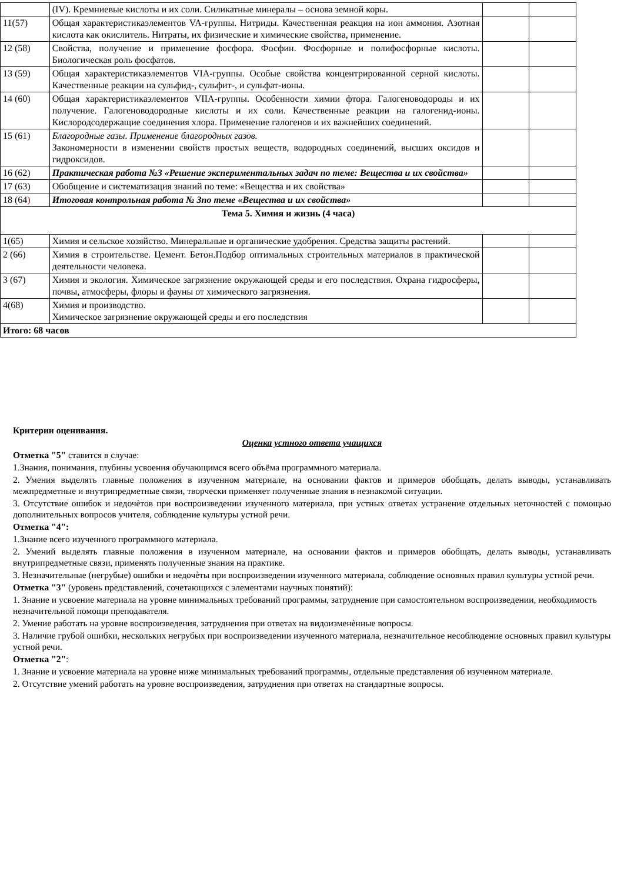| | (IV). Кремниевые кислоты и их соли. Силикатные минералы – основа земной коры. | | |
| 11(57) | Общая характеристикаэлементов VA-группы. Нитриды. Качественная реакция на ион аммония. Азотная кислота как окислитель. Нитраты, их физические и химические свойства, применение. | | |
| 12 (58) | Свойства, получение и применение фосфора. Фосфин. Фосфорные и полифосфорные кислоты. Биологическая роль фосфатов. | | |
| 13 (59) | Общая характеристикаэлементов VIA-группы. Особые свойства концентрированной серной кислоты. Качественные реакции на сульфид-, сульфит-, и сульфат-ионы. | | |
| 14 (60) | Общая характеристикаэлементов VIIA-группы. Особенности химии фтора. Галогеноводороды и их получение. Галогеноводородные кислоты и их соли. Качественные реакции на галогенид-ионы. Кислородсодержащие соединения хлора. Применение галогенов и их важнейших соединений. | | |
| 15 (61) | Благородные газы. Применение благородных газов. Закономерности в изменении свойств простых веществ, водородных соединений, высших оксидов и гидроксидов. | | |
| 16 (62) | Практическая работа №3 «Решение экспериментальных задач по теме: Вещества и их свойства» | | |
| 17 (63) | Обобщение и систематизация знаний по теме: «Вещества и их свойства» | | |
| 18 (64 ) | Итоговая контрольная работа № 3по теме «Вещества и их свойства» | | |
| Тема 5. Химия и жизнь (4 часа) | | | |
| 1(65) | Химия и сельское хозяйство. Минеральные и органические удобрения. Средства защиты растений. | | |
| 2 (66) | Химия в строительстве. Цемент. Бетон.Подбор оптимальных строительных материалов в практической деятельности человека. | | |
| 3 (67) | Химия и экология. Химическое загрязнение окружающей среды и его последствия. Охрана гидросферы, почвы, атмосферы, флоры и фауны от химического загрязнения. | | |
| 4(68) | Химия и производство. Химическое загрязнение окружающей среды и его последствия | | |
| Итого: 68 часов | | | |
Критерии оценивания.
Оценка устного ответа учащихся
Отметка "5" ставится в случае:
1.Знания, понимания, глубины усвоения обучающимся всего объёма программного материала.
2. Умения выделять главные положения в изученном материале, на основании фактов и примеров обобщать, делать выводы, устанавливать межпредметные и внутрипредметные связи, творчески применяет полученные знания в незнакомой ситуации.
3. Отсутствие ошибок и недочѐтов при воспроизведении изученного материала, при устных ответах устранение отдельных неточностей с помощью дополнительных вопросов учителя, соблюдение культуры устной речи.
Отметка "4":
1.Знание всего изученного программного материала.
2. Умений выделять главные положения в изученном материале, на основании фактов и примеров обобщать, делать выводы, устанавливать внутрипредметные связи, применять полученные знания на практике.
3. Незначительные (негрубые) ошибки и недочѐты при воспроизведении изученного материала, соблюдение основных правил культуры устной речи.
Отметка "3" (уровень представлений, сочетающихся с элементами научных понятий):
1. Знание и усвоение материала на уровне минимальных требований программы, затруднение при самостоятельном воспроизведении, необходимость незначительной помощи преподавателя.
2. Умение работать на уровне воспроизведения, затруднения при ответах на видоизменѐнные вопросы.
3. Наличие грубой ошибки, нескольких негрубых при воспроизведении изученного материала, незначительное несоблюдение основных правил культуры устной речи.
Отметка "2":
1. Знание и усвоение материала на уровне ниже минимальных требований программы, отдельные представления об изученном материале.
2. Отсутствие умений работать на уровне воспроизведения, затруднения при ответах на стандартные вопросы.